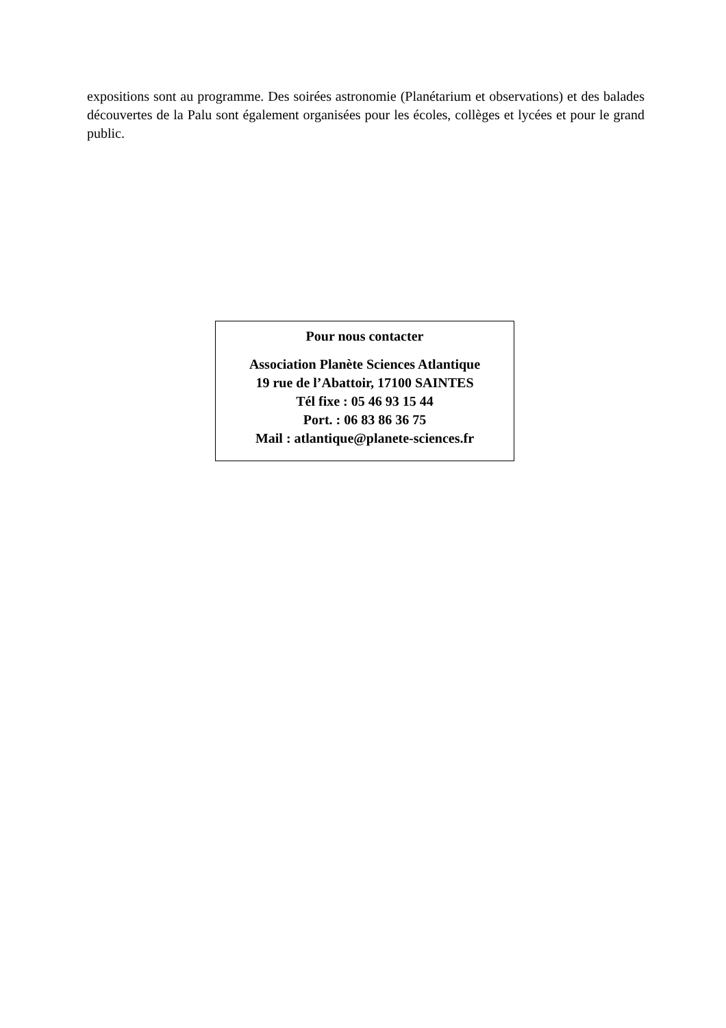expositions sont au programme. Des soirées astronomie (Planétarium et observations) et des balades découvertes de la Palu sont également organisées pour les écoles, collèges et lycées et pour le grand public.
Pour nous contacter
Association Planète Sciences Atlantique
19 rue de l’Abattoir, 17100 SAINTES
Tél fixe : 05 46 93 15 44
Port. : 06 83 86 36 75
Mail : atlantique@planete-sciences.fr